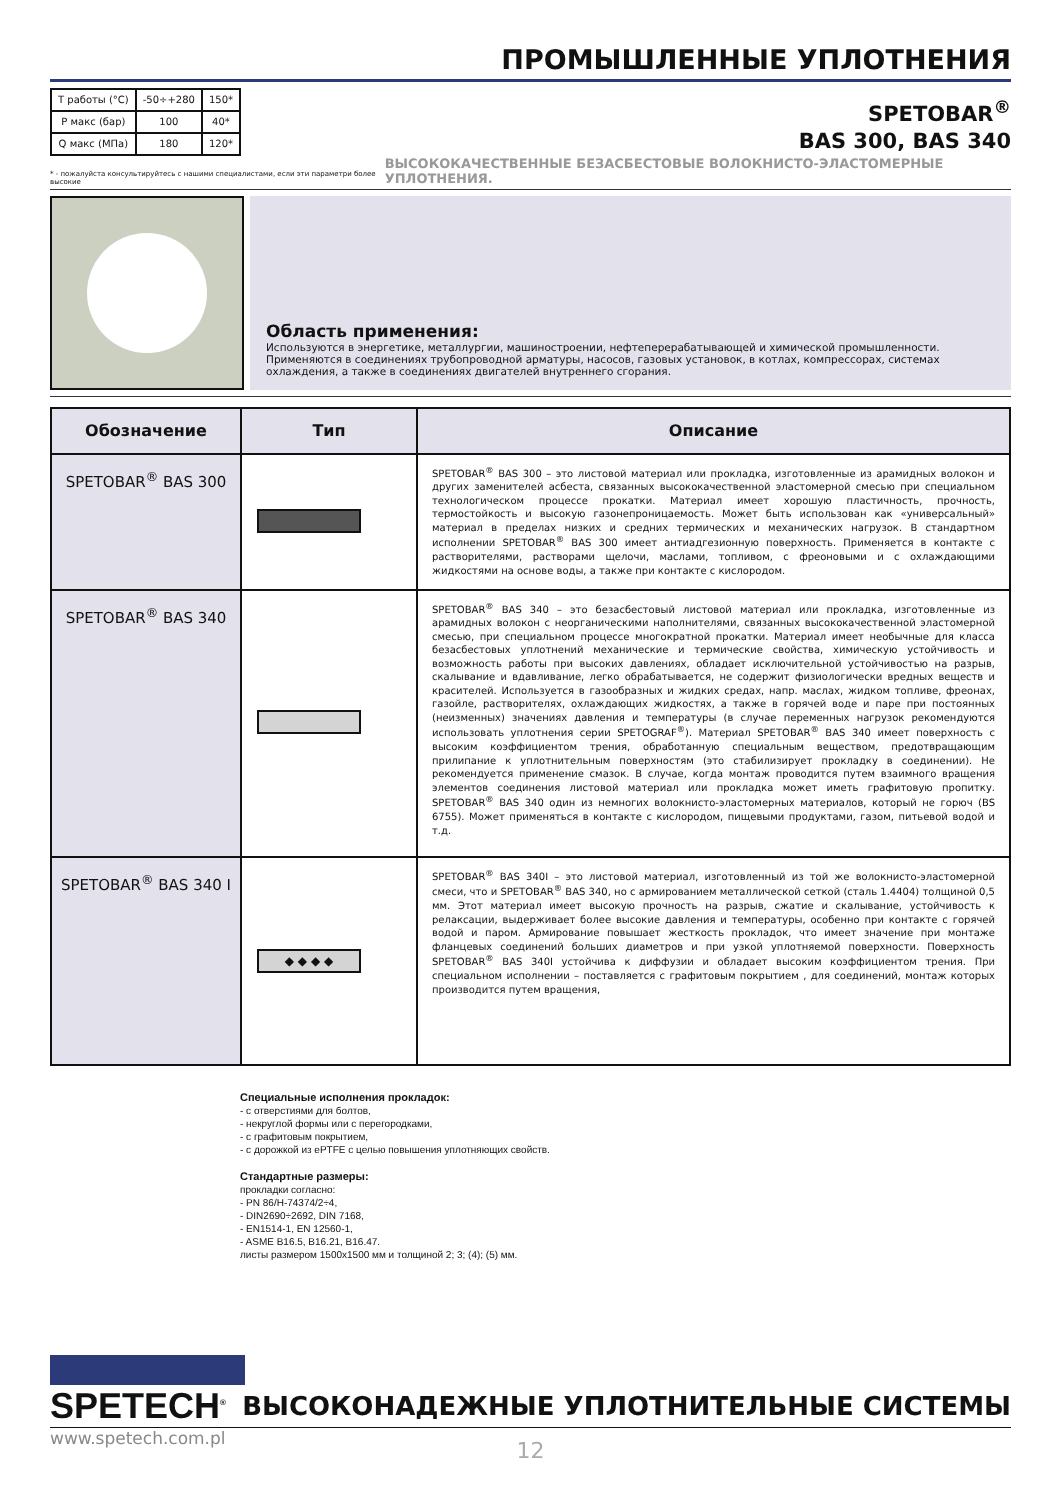ПРОМЫШЛЕННЫЕ УПЛОТНЕНИЯ
| T работы (°C) | -50÷+280 | 150* |
| P макс (бар) | 100 | 40* |
| Q макс (МПа) | 180 | 120* |
SPETOBAR<sup>®</sup>
BAS 300, BAS 340
* - пожалуйста консультируйтесь с нашими специалистами, если эти параметри более высокие ВЫСОКОКАЧЕСТВЕННЫЕ БЕЗАСБЕСТОВЫЕ ВОЛОКНИСТО-ЭЛАСТОМЕРНЫЕ УПЛОТНЕНИЯ.
Область применения:
Используются в энергетике, металлургии, машиностроении, нефтеперерабатывающей и химической промышленности.
Применяются в соединениях трубопроводной арматуры, насосов, газовых установок, в котлах, компрессорах, системах охлаждения, а также в соединениях двигателей внутреннего сгорания.
| Обозначение | Тип | Описание |
| --- | --- | --- |
| SPETOBAR<sup>®</sup> BAS 300 | | SPETOBAR<sup>®</sup> BAS 300 – это листовой материал или прокладка, изготовленные из арамидных волокон и других заменителей асбеста, связанных высококачественной эластомерной смесью при специальном технологическом процессе прокатки. Материал имеет хорошую пластичность, прочность, термостойкость и высокую газонепроницаемость. Может быть использован как «универсальный» материал в пределах низких и средних термических и механических нагрузок. В стандартном исполнении SPETOBAR<sup>®</sup> BAS 300 имеет антиадгезионную поверхность. Применяется в контакте с растворителями, растворами щелочи, маслами, топливом, с фреоновыми и с охлаждающими жидкостями на основе воды, а также при контакте с кислородом. |
| SPETOBAR<sup>®</sup> BAS 340 | | SPETOBAR<sup>®</sup> BAS 340 – это безасбестовый листовой материал или прокладка, изготовленные из арамидных волокон с неорганическими наполнителями, связанных высококачественной эластомерной смесью, при специальном процессе многократной прокатки. Материал имеет необычные для класса безасбестовых уплотнений механические и термические свойства, химическую устойчивость и возможность работы при высоких давлениях, обладает исключительной устойчивостью на разрыв, скалывание и вдавливание, легко обрабатывается, не содержит физиологически вредных веществ и красителей. Используется в газообразных и жидких средах, напр. маслах, жидком топливе, фреонах, газойле, растворителях, охлаждающих жидкостях, а также в горячей воде и паре при постоянных (неизменных) значениях давления и температуры (в случае переменных нагрузок рекомендуются использовать уплотнения серии SPETOGRAF<sup>®</sup>). Материал SPETOBAR<sup>®</sup> BAS 340 имеет поверхность с высоким коэффициентом трения, обработанную специальным веществом, предотвращающим прилипание к уплотнительным поверхностям (это стабилизирует прокладку в соединении). Не рекомендуется применение смазок. В случае, когда монтаж проводится путем взаимного вращения элементов соединения листовой материал или прокладка может иметь графитовую пропитку. SPETOBAR<sup>®</sup> BAS 340 один из немногих волокнисто-эластомерных материалов, который не горюч (BS 6755). Может применяться в контакте с кислородом, пищевыми продуктами, газом, питьевой водой и т.д. |
| SPETOBAR<sup>®</sup> BAS 340 I | ◆ ◆ ◆ ◆ | SPETOBAR<sup>®</sup> BAS 340I – это листовой материал, изготовленный из той же волокнисто-эластомерной смеси, что и SPETOBAR<sup>®</sup> BAS 340, но с армированием металлической сеткой (сталь 1.4404) толщиной 0,5 мм. Этот материал имеет высокую прочность на разрыв, сжатие и скалывание, устойчивость к релаксации, выдерживает более высокие давления и температуры, особенно при контакте с горячей водой и паром. Армирование повышает жесткость прокладок, что имеет значение при монтаже фланцевых соединений больших диаметров и при узкой уплотняемой поверхности. Поверхность SPETOBAR<sup>®</sup> BAS 340I устойчива к диффузии и обладает высоким коэффициентом трения. При специальном исполнении – поставляется с графитовым покрытием , для соединений, монтаж которых производится путем вращения, |
Специальные исполнения прокладок:
- с отверстиями для болтов,
- некруглой формы или с перегородками,
- с графитовым покрытием,
- с дорожкой из ePTFE с целью повышения уплотняющих свойств.
Стандартные размеры:
прокладки согласно:
- PN 86/H-74374/2÷4,
- DIN2690÷2692, DIN 7168,
- EN1514-1, EN 12560-1,
- ASME B16.5, B16.21, B16.47.
листы размером 1500x1500 мм и толщиной 2; 3; (4); (5) мм.
SPETECH<sup>®</sup>
ВЫСОКОНАДЕЖНЫЕ УПЛОТНИТЕЛЬНЫЕ СИСТЕМЫ
www.spetech.com.pl
12